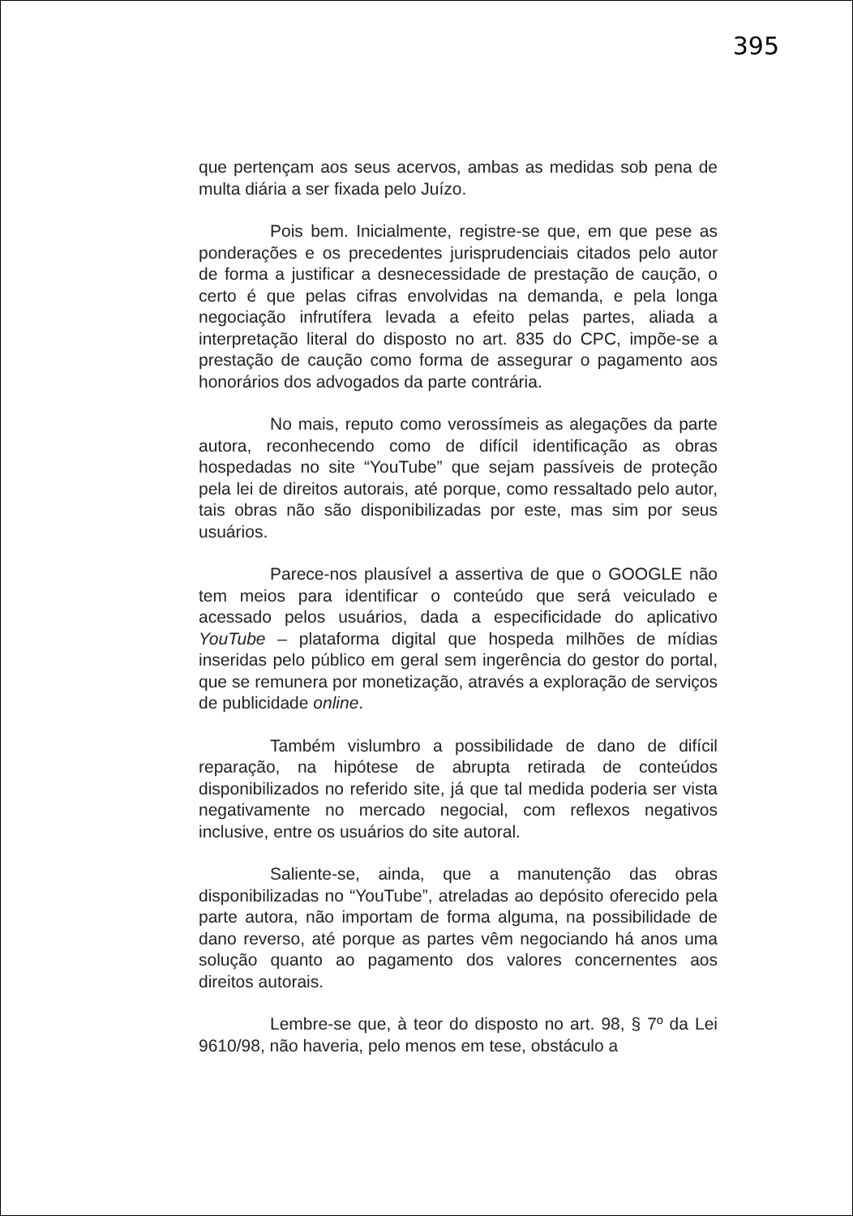395
que pertençam aos seus acervos, ambas as medidas sob pena de multa diária a ser fixada pelo Juízo.
Pois bem. Inicialmente, registre-se que, em que pese as ponderações e os precedentes jurisprudenciais citados pelo autor de forma a justificar a desnecessidade de prestação de caução, o certo é que pelas cifras envolvidas na demanda, e pela longa negociação infrutífera levada a efeito pelas partes, aliada a interpretação literal do disposto no art. 835 do CPC, impõe-se a prestação de caução como forma de assegurar o pagamento aos honorários dos advogados da parte contrária.
No mais, reputo como verossímeis as alegações da parte autora, reconhecendo como de difícil identificação as obras hospedadas no site “YouTube” que sejam passíveis de proteção pela lei de direitos autorais, até porque, como ressaltado pelo autor, tais obras não são disponibilizadas por este, mas sim por seus usuários.
Parece-nos plausível a assertiva de que o GOOGLE não tem meios para identificar o conteúdo que será veiculado e acessado pelos usuários, dada a especificidade do aplicativo YouTube – plataforma digital que hospeda milhões de mídias inseridas pelo público em geral sem ingerência do gestor do portal, que se remunera por monetização, através a exploração de serviços de publicidade online.
Também vislumbro a possibilidade de dano de difícil reparação, na hipótese de abrupta retirada de conteúdos disponibilizados no referido site, já que tal medida poderia ser vista negativamente no mercado negocial, com reflexos negativos inclusive, entre os usuários do site autoral.
Saliente-se, ainda, que a manutenção das obras disponibilizadas no “YouTube”, atreladas ao depósito oferecido pela parte autora, não importam de forma alguma, na possibilidade de dano reverso, até porque as partes vêm negociando há anos uma solução quanto ao pagamento dos valores concernentes aos direitos autorais.
Lembre-se que, à teor do disposto no art. 98, § 7º da Lei 9610/98, não haveria, pelo menos em tese, obstáculo a